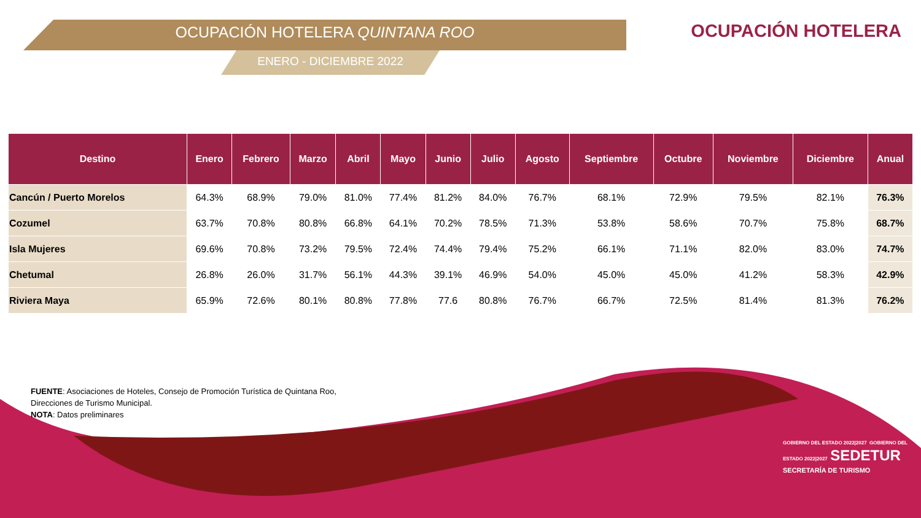OCUPACIÓN HOTELERA QUINTANA ROO
ENERO - DICIEMBRE 2022
OCUPACIÓN HOTELERA
| Destino | Enero | Febrero | Marzo | Abril | Mayo | Junio | Julio | Agosto | Septiembre | Octubre | Noviembre | Diciembre | Anual |
| --- | --- | --- | --- | --- | --- | --- | --- | --- | --- | --- | --- | --- | --- |
| Cancún / Puerto Morelos | 64.3% | 68.9% | 79.0% | 81.0% | 77.4% | 81.2% | 84.0% | 76.7% | 68.1% | 72.9% | 79.5% | 82.1% | 76.3% |
| Cozumel | 63.7% | 70.8% | 80.8% | 66.8% | 64.1% | 70.2% | 78.5% | 71.3% | 53.8% | 58.6% | 70.7% | 75.8% | 68.7% |
| Isla Mujeres | 69.6% | 70.8% | 73.2% | 79.5% | 72.4% | 74.4% | 79.4% | 75.2% | 66.1% | 71.1% | 82.0% | 83.0% | 74.7% |
| Chetumal | 26.8% | 26.0% | 31.7% | 56.1% | 44.3% | 39.1% | 46.9% | 54.0% | 45.0% | 45.0% | 41.2% | 58.3% | 42.9% |
| Riviera Maya | 65.9% | 72.6% | 80.1% | 80.8% | 77.8% | 77.6 | 80.8% | 76.7% | 66.7% | 72.5% | 81.4% | 81.3% | 76.2% |
FUENTE: Asociaciones de Hoteles, Consejo de Promoción Turística de Quintana Roo, Direcciones de Turismo Municipal.
NOTA: Datos preliminares
GOBIERNO DEL ESTADO 2022|2027 GOBIERNO DEL ESTADO 2022|2027 SEDETUR
SECRETARÍA DE TURISMO